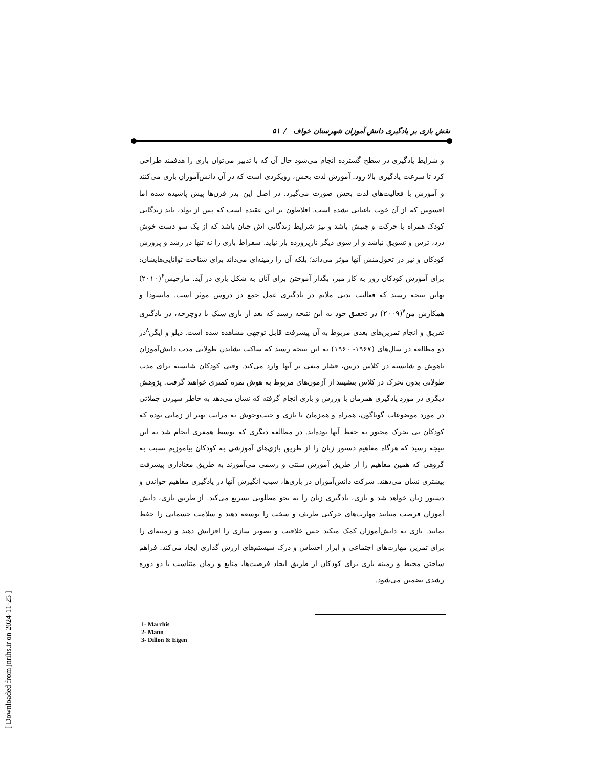[ Downloaded from jnrihs.ir on 2024-11-25 ]
نقش بازی بر یادگیری دانش آموزان شهرستان خواف / ۵۱
و شرایط یادگیری در سطح گسترده انجام می‌شود حال آن که با تدبیر می‌توان بازی را هدفمند طراحی کرد تا سرعت یادگیری بالا رود. آموزش لذت بخش، رویکردی است که در آن دانش‌آموزان بازی می‌کنند و آموزش با فعالیت‌های لذت بخش صورت می‌گیرد. در اصل این بذر قرن‌ها پیش پاشیده شده اما افسوس که از آن خوب باغبانی نشده است. افلاطون بر این عقیده است که پس از تولد، باید زندگانی کودک همراه با حرکت و جنبش باشد و نیز شرایط زندگانی اش چنان باشد که از یک سو دست خوش درد، ترس و تشویق نباشد و از سوی دیگر نازپرورده بار نیاید. سقراط بازی را نه تنها در رشد و پرورش کودکان و نیز در تحول‌منش آنها موثر می‌داند؛ بلکه آن را زمینه‌ای می‌داند برای شناخت توانایی‌هایشان: برای آموزش کودکان زور به کار مبر، بگذار آموختن برای آنان به شکل بازی در آید. مارچیس<sup>۶</sup>(۲۰۱۰) بهاین نتیجه رسید که فعالیت بدنی ملایم در یادگیری عمل جمع در دروس موثر است. ماتسودا و همکارش من<sup>۷</sup>(۲۰۰۹) در تحقیق خود به این نتیجه رسید که بعد از بازی سبک با دوچرخه، در یادگیری تفریق و انجام تمرین‌های بعدی مربوط به آن پیشرفت قابل توجهی مشاهده شده است. دیلو و ایگن<sup>۸</sup>در دو مطالعه در سال‌های (۱۹۶۷- ۱۹۶۰) به این نتیجه رسید که ساکت نشاندن طولانی مدت دانش‌آموزان باهوش و شایسته در کلاس درس، فشار منفی بر آنها وارد می‌کند. وقتی کودکان شایسته برای مدت طولانی بدون تحرک در کلاس بنشینند از آزمون‌های مربوط به هوش نمره کمتری خواهند گرفت. پژوهش دیگری در مورد یادگیری همزمان با ورزش و بازی انجام گرفته که نشان می‌دهد به خاطر سپردن جملاتی در مورد موضوعات گوناگون، همراه و همزمان با بازی و جنب‌وجوش به مراتب بهتر از زمانی بوده که کودکان بی تحرک مجبور به حفظ آنها بوده‌اند. در مطالعه دیگری که توسط همفری انجام شد به این نتیجه رسید که هرگاه مفاهیم دستور زبان را از طریق بازی‌های آموزشی به کودکان بیاموزیم نسبت به گروهی که همین مفاهیم را از طریق آموزش سنتی و رسمی می‌آموزند به طریق معناداری پیشرفت بیشتری نشان می‌دهند. شرکت دانش‌آموزان در بازی‌ها، سبب انگیزش آنها در یادگیری مفاهیم خواندن و دستور زبان خواهد شد و بازی، یادگیری زبان را به نحو مطلوبی تسریع می‌کند. از طریق بازی، دانش آموزان فرصت میبابند مهارت‌های حرکتی ظریف و سخت را توسعه دهند و سلامت جسمانی را حفظ نمایند. بازی به دانش‌آموزان کمک میکند حس خلاقیت و تصویر سازی را افزایش دهند و زمینه‌ای را برای تمرین مهارت‌های اجتماعی و ابزار احساس و درک سیستم‌های ارزش گذاری ایجاد می‌کند. فراهم ساختن محیط و زمینه بازی برای کودکان از طریق ایجاد فرصت‌ها، منابع و زمان متناسب با دو دوره رشدی تضمین می‌شود.
1- Marchis
2- Mann
3- Dillon & Eigen